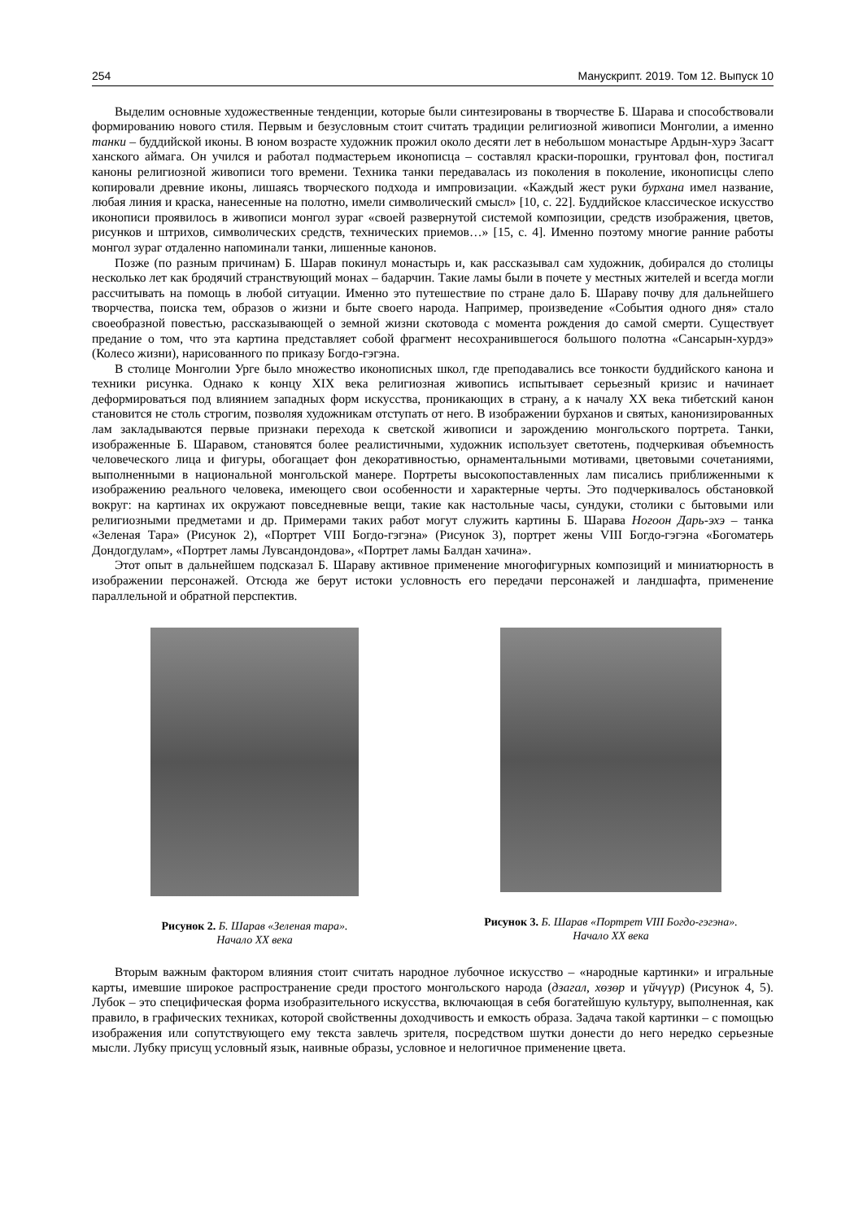254 Манускрипт. 2019. Том 12. Выпуск 10
Выделим основные художественные тенденции, которые были синтезированы в творчестве Б. Шарава и способствовали формированию нового стиля. Первым и безусловным стоит считать традиции религиозной живописи Монголии, а именно танки – буддийской иконы. В юном возрасте художник прожил около десяти лет в небольшом монастыре Ардын-хурэ Засагт ханского аймага. Он учился и работал подмастерьем иконописца – составлял краски-порошки, грунтовал фон, постигал каноны религиозной живописи того времени. Техника танки передавалась из поколения в поколение, иконописцы слепо копировали древние иконы, лишаясь творческого подхода и импровизации. «Каждый жест руки бурхана имел название, любая линия и краска, нанесенные на полотно, имели символический смысл» [10, с. 22]. Буддийское классическое искусство иконописи проявилось в живописи монгол зураг «своей развернутой системой композиции, средств изображения, цветов, рисунков и штрихов, символических средств, технических приемов…» [15, с. 4]. Именно поэтому многие ранние работы монгол зураг отдаленно напоминали танки, лишенные канонов.
Позже (по разным причинам) Б. Шарав покинул монастырь и, как рассказывал сам художник, добирался до столицы несколько лет как бродячий странствующий монах – бадарчин. Такие ламы были в почете у местных жителей и всегда могли рассчитывать на помощь в любой ситуации. Именно это путешествие по стране дало Б. Шараву почву для дальнейшего творчества, поиска тем, образов о жизни и быте своего народа. Например, произведение «События одного дня» стало своеобразной повестью, рассказывающей о земной жизни скотовода с момента рождения до самой смерти. Существует предание о том, что эта картина представляет собой фрагмент несохранившегося большого полотна «Сансарын-хурдэ» (Колесо жизни), нарисованного по приказу Богдо-гэгэна.
В столице Монголии Урге было множество иконописных школ, где преподавались все тонкости буддийского канона и техники рисунка. Однако к концу XIX века религиозная живопись испытывает серьезный кризис и начинает деформироваться под влиянием западных форм искусства, проникающих в страну, а к началу XX века тибетский канон становится не столь строгим, позволяя художникам отступать от него. В изображении бурханов и святых, канонизированных лам закладываются первые признаки перехода к светской живописи и зарождению монгольского портрета. Танки, изображенные Б. Шаравом, становятся более реалистичными, художник использует светотень, подчеркивая объемность человеческого лица и фигуры, обогащает фон декоративностью, орнаментальными мотивами, цветовыми сочетаниями, выполненными в национальной монгольской манере. Портреты высокопоставленных лам писались приближенными к изображению реального человека, имеющего свои особенности и характерные черты. Это подчеркивалось обстановкой вокруг: на картинах их окружают повседневные вещи, такие как настольные часы, сундуки, столики с бытовыми или религиозными предметами и др. Примерами таких работ могут служить картины Б. Шарава Ногоон Дарь-эхэ – танка «Зеленая Тара» (Рисунок 2), «Портрет VIII Богдо-гэгэна» (Рисунок 3), портрет жены VIII Богдо-гэгэна «Богоматерь Дондогдулам», «Портрет ламы Лувсандондова», «Портрет ламы Балдан хачина».
Этот опыт в дальнейшем подсказал Б. Шараву активное применение многофигурных композиций и миниатюрность в изображении персонажей. Отсюда же берут истоки условность его передачи персонажей и ландшафта, применение параллельной и обратной перспектив.
Рисунок 2. Б. Шарав «Зеленая тара».
Начало XX века
Рисунок 3. Б. Шарав «Портрет VIII Богдо-гэгэна».
Начало XX века
Вторым важным фактором влияния стоит считать народное лубочное искусство – «народные картинки» и игральные карты, имевшие широкое распространение среди простого монгольского народа (дзагал, хөзөр и үйчүүр) (Рисунок 4, 5). Лубок – это специфическая форма изобразительного искусства, включающая в себя богатейшую культуру, выполненная, как правило, в графических техниках, которой свойственны доходчивость и емкость образа. Задача такой картинки – с помощью изображения или сопутствующего ему текста завлечь зрителя, посредством шутки донести до него нередко серьезные мысли. Лубку присущ условный язык, наивные образы, условное и нелогичное применение цвета.